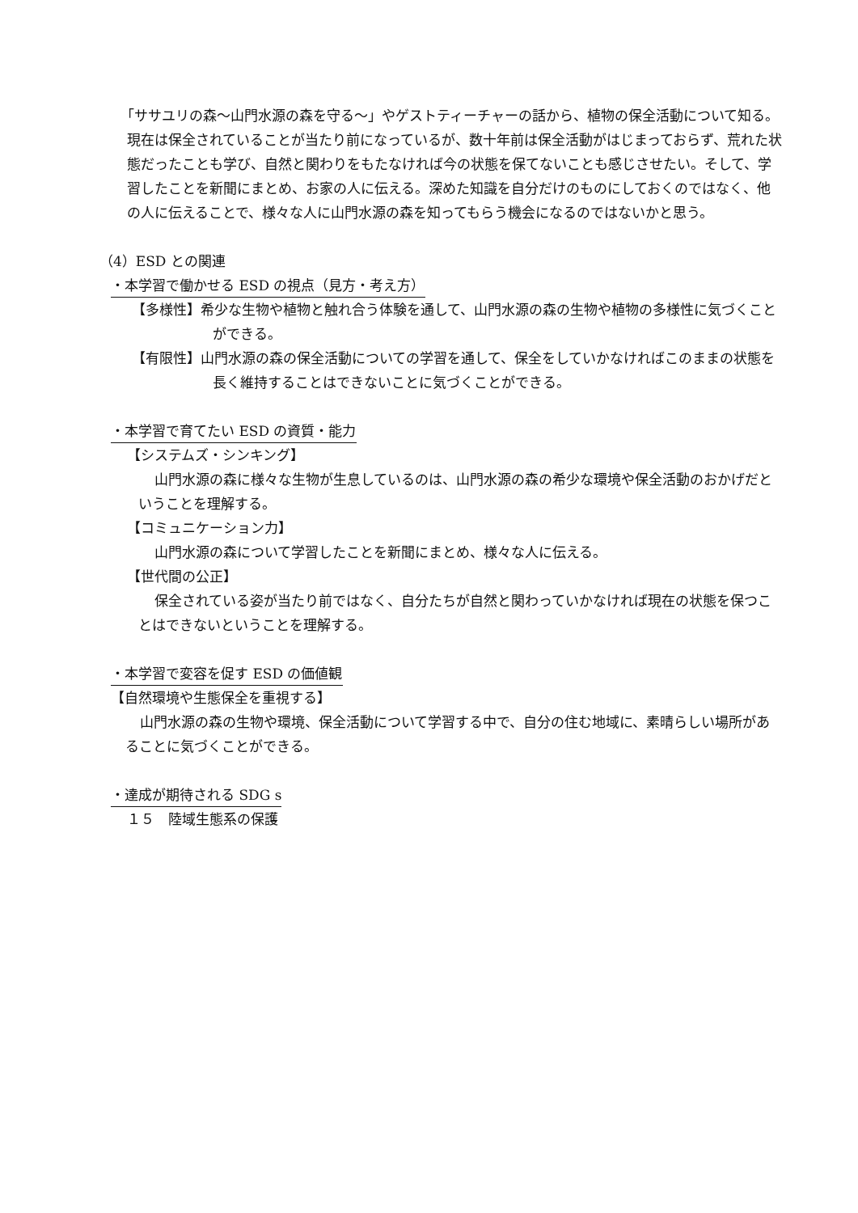「ササユリの森～山門水源の森を守る～」やゲストティーチャーの話から、植物の保全活動について知る。現在は保全されていることが当たり前になっているが、数十年前は保全活動がはじまっておらず、荒れた状態だったことも学び、自然と関わりをもたなければ今の状態を保てないことも感じさせたい。そして、学習したことを新聞にまとめ、お家の人に伝える。深めた知識を自分だけのものにしておくのではなく、他の人に伝えることで、様々な人に山門水源の森を知ってもらう機会になるのではないかと思う。
（4）ESD との関連
・本学習で働かせる ESD の視点（見方・考え方）
【多様性】希少な生物や植物と触れ合う体験を通して、山門水源の森の生物や植物の多様性に気づくことができる。
【有限性】山門水源の森の保全活動についての学習を通して、保全をしていかなければこのままの状態を長く維持することはできないことに気づくことができる。
・本学習で育てたい ESD の資質・能力
【システムズ・シンキング】
山門水源の森に様々な生物が生息しているのは、山門水源の森の希少な環境や保全活動のおかげだということを理解する。
【コミュニケーション力】
山門水源の森について学習したことを新聞にまとめ、様々な人に伝える。
【世代間の公正】
保全されている姿が当たり前ではなく、自分たちが自然と関わっていかなければ現在の状態を保つことはできないということを理解する。
・本学習で変容を促す ESD の価値観
【自然環境や生態保全を重視する】
山門水源の森の生物や環境、保全活動について学習する中で、自分の住む地域に、素晴らしい場所があることに気づくことができる。
・達成が期待される SDG s
１５　陸域生態系の保護